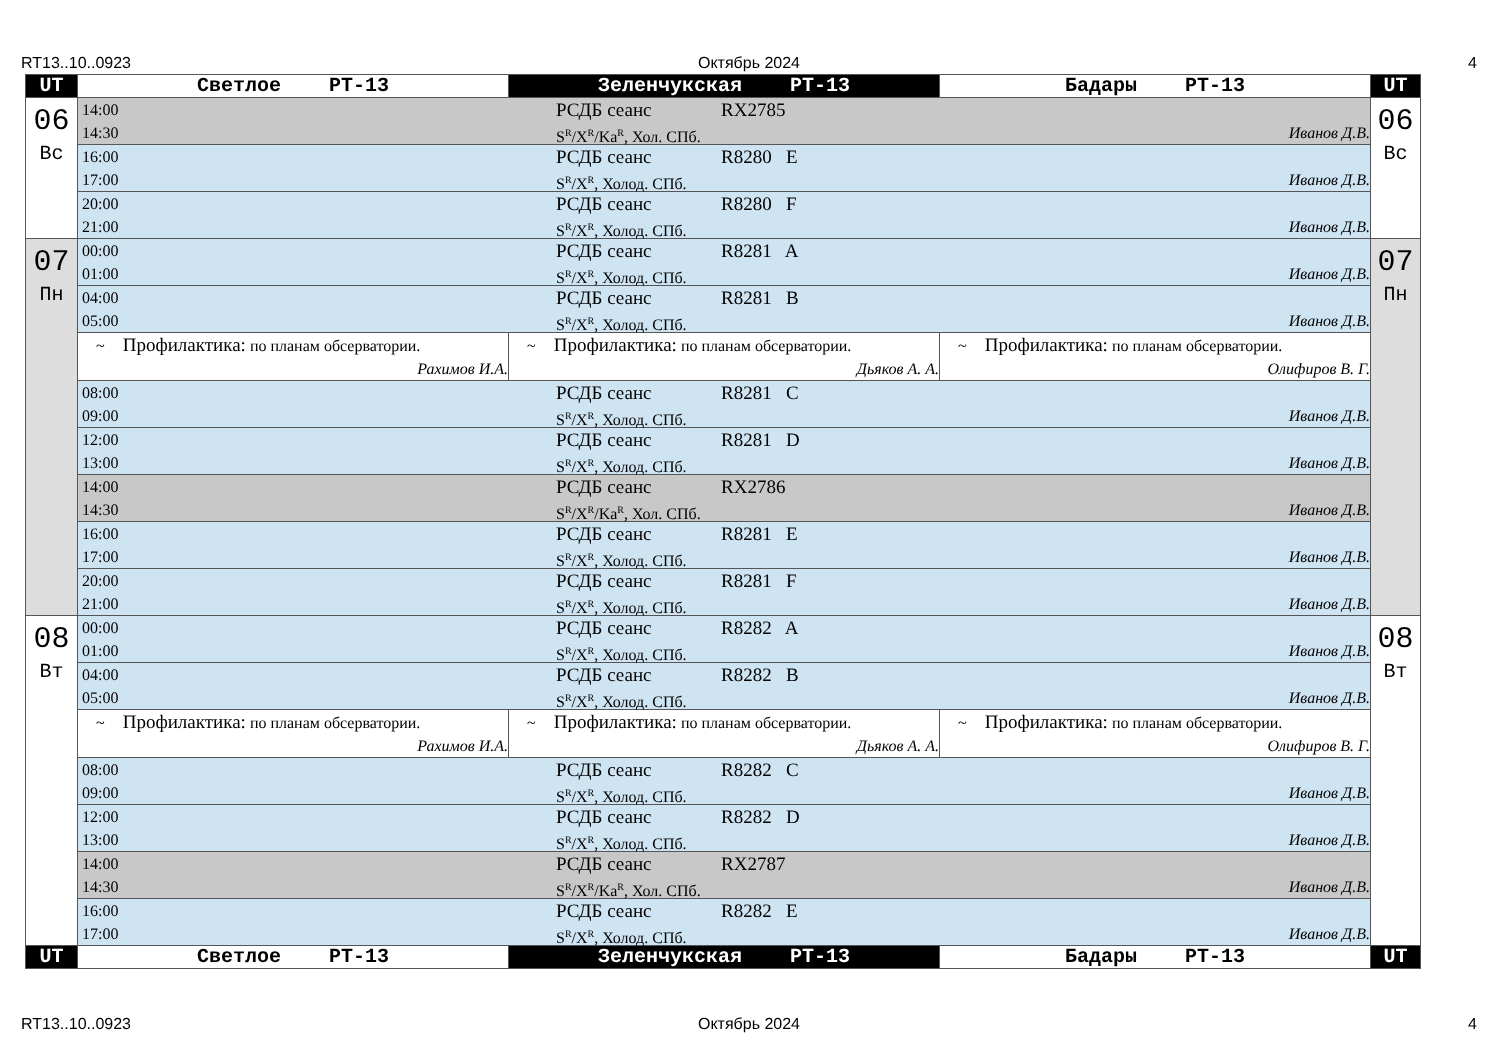RT13..10..0923 Октябрь 2024 4
| UT | Светлое РТ-13 | Зеленчукская РТ-13 | Бадары РТ-13 | UT |
| --- | --- | --- | --- | --- |
| 06 Вс | 14:00 РСДБ сеанс RX2785 14:30 S<sup>R</sup>/X<sup>R</sup>/Ka<sup>R</sup>, Хол. СПб. Иванов Д.В. | | | 06 Вс |
| | 16:00 РСДБ сеанс R8280 E 17:00 S<sup>R</sup>/X<sup>R</sup>, Холод. СПб. Иванов Д.В. | | | |
| | 20:00 РСДБ сеанс R8280 F 21:00 S<sup>R</sup>/X<sup>R</sup>, Холод. СПб. Иванов Д.В. | | | |
| 07 Пн | 00:00 РСДБ сеанс R8281 A 01:00 S<sup>R</sup>/X<sup>R</sup>, Холод. СПб. Иванов Д.В. | | | 07 Пн |
| | 04:00 РСДБ сеанс R8281 B 05:00 S<sup>R</sup>/X<sup>R</sup>, Холод. СПб. Иванов Д.В. | | | |
| | ~ Профилактика: по планам обсерватории. Рахимов И.А. | ~ Профилактика: по планам обсерватории. Дьяков А. А. | ~ Профилактика: по планам обсерватории. Олифиров В. Г. | |
| | 08:00 РСДБ сеанс R8281 C 09:00 S<sup>R</sup>/X<sup>R</sup>, Холод. СПб. Иванов Д.В. | | | |
| | 12:00 РСДБ сеанс R8281 D 13:00 S<sup>R</sup>/X<sup>R</sup>, Холод. СПб. Иванов Д.В. | | | |
| | 14:00 РСДБ сеанс RX2786 14:30 S<sup>R</sup>/X<sup>R</sup>/Ka<sup>R</sup>, Хол. СПб. Иванов Д.В. | | | |
| | 16:00 РСДБ сеанс R8281 E 17:00 S<sup>R</sup>/X<sup>R</sup>, Холод. СПб. Иванов Д.В. | | | |
| | 20:00 РСДБ сеанс R8281 F 21:00 S<sup>R</sup>/X<sup>R</sup>, Холод. СПб. Иванов Д.В. | | | |
| 08 Вт | 00:00 РСДБ сеанс R8282 A 01:00 S<sup>R</sup>/X<sup>R</sup>, Холод. СПб. Иванов Д.В. | | | 08 Вт |
| | 04:00 РСДБ сеанс R8282 B 05:00 S<sup>R</sup>/X<sup>R</sup>, Холод. СПб. Иванов Д.В. | | | |
| | ~ Профилактика: по планам обсерватории. Рахимов И.А. | ~ Профилактика: по планам обсерватории. Дьяков А. А. | ~ Профилактика: по планам обсерватории. Олифиров В. Г. | |
| | 08:00 РСДБ сеанс R8282 C 09:00 S<sup>R</sup>/X<sup>R</sup>, Холод. СПб. Иванов Д.В. | | | |
| | 12:00 РСДБ сеанс R8282 D 13:00 S<sup>R</sup>/X<sup>R</sup>, Холод. СПб. Иванов Д.В. | | | |
| | 14:00 РСДБ сеанс RX2787 14:30 S<sup>R</sup>/X<sup>R</sup>/Ka<sup>R</sup>, Хол. СПб. Иванов Д.В. | | | |
| | 16:00 РСДБ сеанс R8282 E 17:00 S<sup>R</sup>/X<sup>R</sup>, Холод. СПб. Иванов Д.В. | | | |
| UT | Светлое РТ-13 | Зеленчукская РТ-13 | Бадары РТ-13 | UT |
RT13..10..0923 Октябрь 2024 4